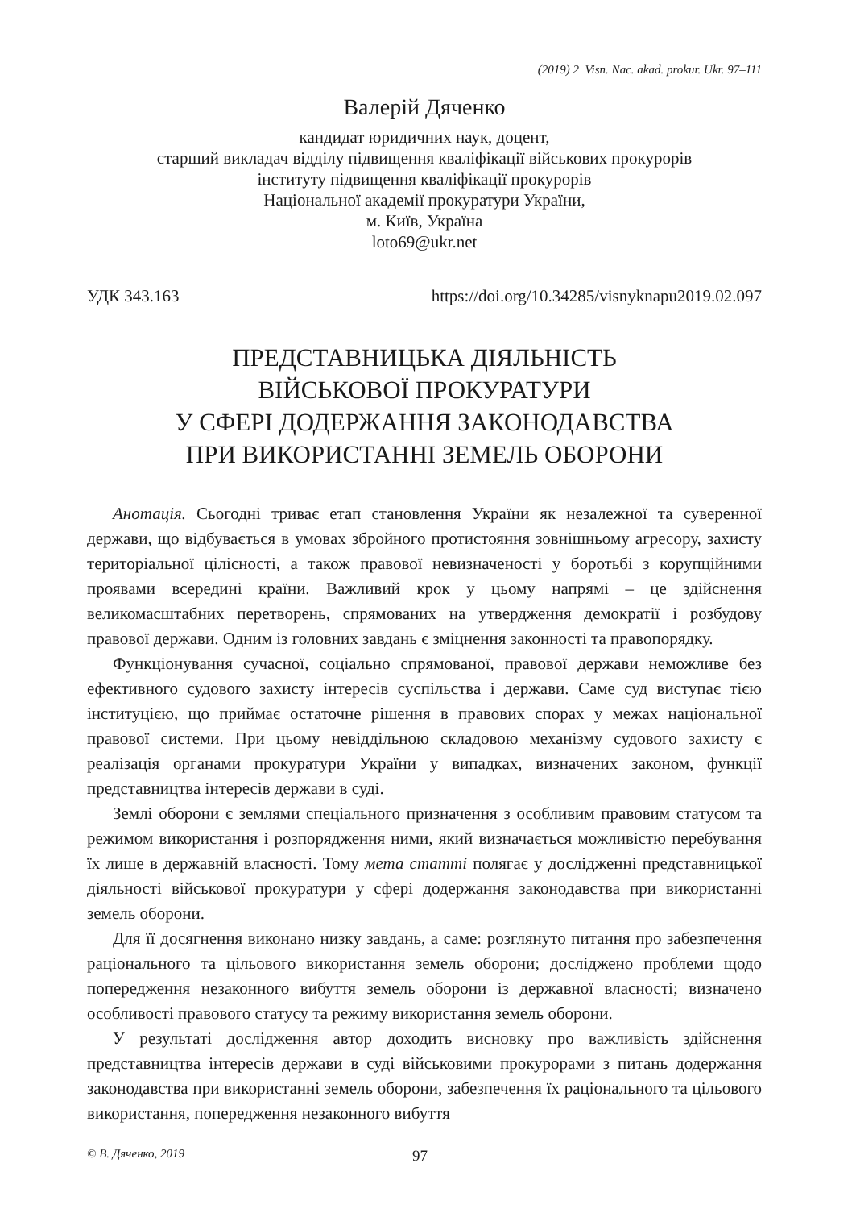(2019) 2 Visn. Nac. akad. prokur. Ukr. 97–111
Валерій Дяченко
кандидат юридичних наук, доцент,
старший викладач відділу підвищення кваліфікації військових прокурорів
інституту підвищення кваліфікації прокурорів
Національної академії прокуратури України,
м. Київ, Україна
loto69@ukr.net
УДК 343.163 https://doi.org/10.34285/visnyknapu2019.02.097
ПРЕДСТАВНИЦЬКА ДІЯЛЬНІСТЬ
ВІЙСЬКОВОЇ ПРОКУРАТУРИ
У СФЕРІ ДОДЕРЖАННЯ ЗАКОНОДАВСТВА
ПРИ ВИКОРИСТАННІ ЗЕМЕЛЬ ОБОРОНИ
Анотація. Сьогодні триває етап становлення України як незалежної та суверенної держави, що відбувається в умовах збройного протистояння зовнішньому агресору, захисту територіальної цілісності, а також правової невизначеності у боротьбі з корупційними проявами всередині країни. Важливий крок у цьому напрямі – це здійснення великомасштабних перетворень, спрямованих на утвердження демократії і розбудову правової держави. Одним із головних завдань є зміцнення законності та правопорядку.
Функціонування сучасної, соціально спрямованої, правової держави неможливе без ефективного судового захисту інтересів суспільства і держави. Саме суд виступає тією інституцією, що приймає остаточне рішення в правових спорах у межах національної правової системи. При цьому невіддільною складовою механізму судового захисту є реалізація органами прокуратури України у випадках, визначених законом, функції представництва інтересів держави в суді.
Землі оборони є землями спеціального призначення з особливим правовим статусом та режимом використання і розпорядження ними, який визначається можливістю перебування їх лише в державній власності. Тому мета статті полягає у дослідженні представницької діяльності військової прокуратури у сфері додержання законодавства при використанні земель оборони.
Для її досягнення виконано низку завдань, а саме: розглянуто питання про забезпечення раціонального та цільового використання земель оборони; досліджено проблеми щодо попередження незаконного вибуття земель оборони із державної власності; визначено особливості правового статусу та режиму використання земель оборони.
У результаті дослідження автор доходить висновку про важливість здійснення представництва інтересів держави в суді військовими прокурорами з питань додержання законодавства при використанні земель оборони, забезпечення їх раціонального та цільового використання, попередження незаконного вибуття
© В. Дяченко, 2019 97